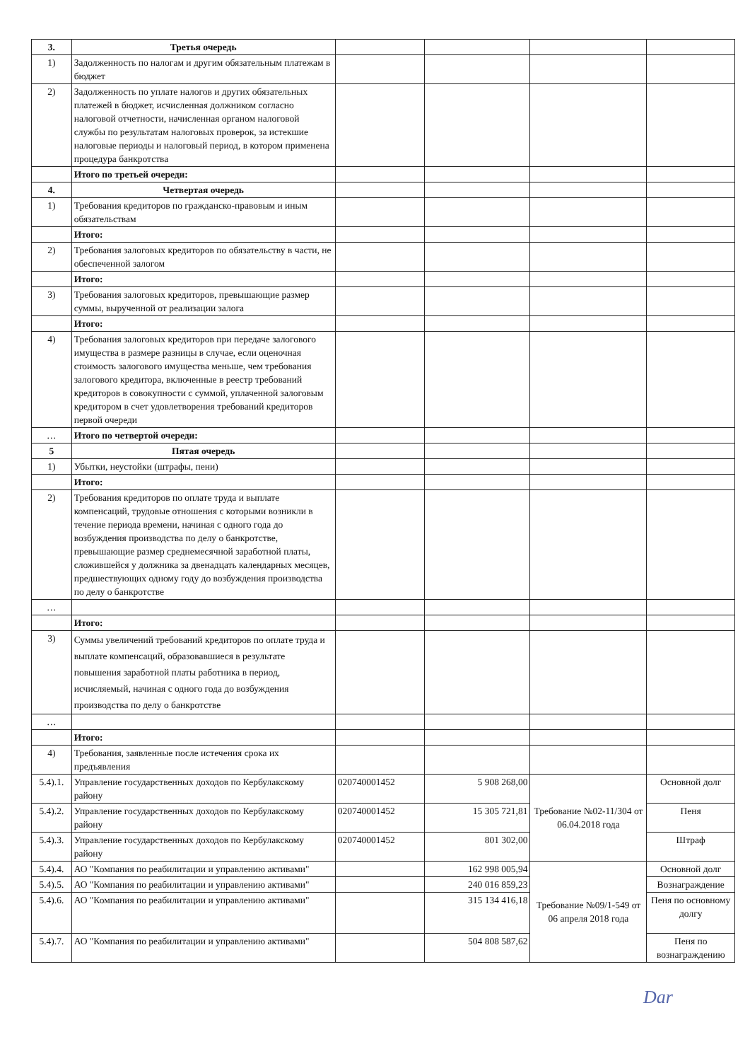| 3. | Третья очередь | | | | |
| 1) | Задолженность по налогам и другим обязательным платежам в бюджет | | | | |
| 2) | Задолженность по уплате налогов и других обязательных платежей в бюджет, исчисленная должником согласно налоговой отчетности, начисленная органом налоговой службы по результатам налоговых проверок, за истекшие налоговые периоды и налоговый период, в котором применена процедура банкротства | | | | |
| | Итого по третьей очереди: | | | | |
| 4. | Четвертая очередь | | | | |
| 1) | Требования кредиторов по гражданско-правовым и иным обязательствам | | | | |
| | Итого: | | | | |
| 2) | Требования залоговых кредиторов по обязательству в части, не обеспеченной залогом | | | | |
| | Итого: | | | | |
| 3) | Требования залоговых кредиторов, превышающие размер суммы, вырученной от реализации залога | | | | |
| | Итого: | | | | |
| 4) | Требования залоговых кредиторов при передаче залогового имущества в размере разницы в случае, если оценочная стоимость залогового имущества меньше, чем требования залогового кредитора, включенные в реестр требований кредиторов в совокупности с суммой, уплаченной залоговым кредитором в счет удовлетворения требований кредиторов первой очереди | | | | |
| … | Итого по четвертой очереди: | | | | |
| 5 | Пятая очередь | | | | |
| 1) | Убытки, неустойки (штрафы, пени) | | | | |
| | Итого: | | | | |
| 2) | Требования кредиторов по оплате труда и выплате компенсаций, трудовые отношения с которыми возникли в течение периода времени, начиная с одного года до возбуждения производства по делу о банкротстве, превышающие размер среднемесячной заработной платы, сложившейся у должника за двенадцать календарных месяцев, предшествующих одному году до возбуждения производства по делу о банкротстве | | | | |
| … | | | | | |
| | Итого: | | | | |
| 3) | Суммы увеличений требований кредиторов по оплате труда и выплате компенсаций, образовавшиеся в результате повышения заработной платы работника в период, исчисляемый, начиная с одного года до возбуждения производства по делу о банкротстве | | | | |
| … | | | | | |
| | Итого: | | | | |
| 4) | Требования, заявленные после истечения срока их предъявления | | | | |
| 5.4).1. | Управление государственных доходов по Кербулакскому району | 020740001452 | 5 908 268,00 | Требование №02-11/304 от 06.04.2018 года | Основной долг |
| 5.4).2. | Управление государственных доходов по Кербулакскому району | 020740001452 | 15 305 721,81 | | Пеня |
| 5.4).3. | Управление государственных доходов по Кербулакскому району | 020740001452 | 801 302,00 | | Штраф |
| 5.4).4. | АО "Компания по реабилитации и управлению активами" | | 162 998 005,94 | Требование №09/1-549 от 06 апреля 2018 года | Основной долг |
| 5.4).5. | АО "Компания по реабилитации и управлению активами" | | 240 016 859,23 | | Вознаграждение |
| 5.4).6. | АО "Компания по реабилитации и управлению активами" | | 315 134 416,18 | | Пеня по основному долгу |
| 5.4).7. | АО "Компания по реабилитации и управлению активами" | | 504 808 587,62 | | Пеня по вознаграждению |
Dar